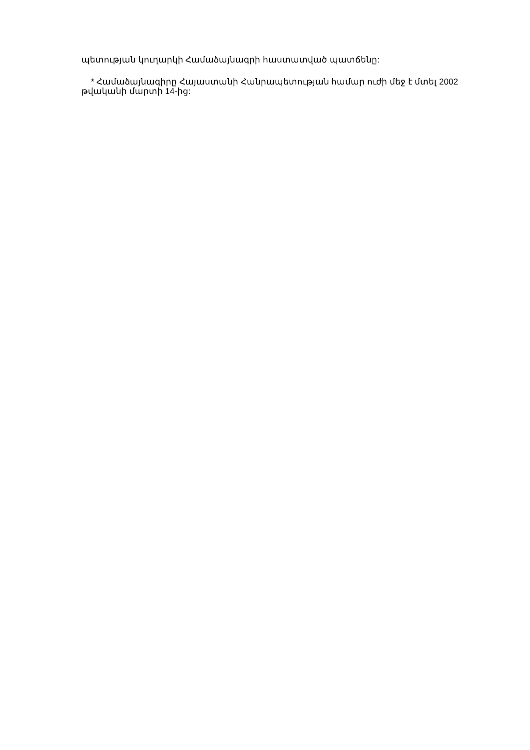պետության կուղարկի Համաձայնագրի հաստատված պատճենը:
* Համաձայնագիրը Հայաստանի Հանրապետության համար ուժի մեջ է մտել 2002 թվականի մարտի 14-ից: